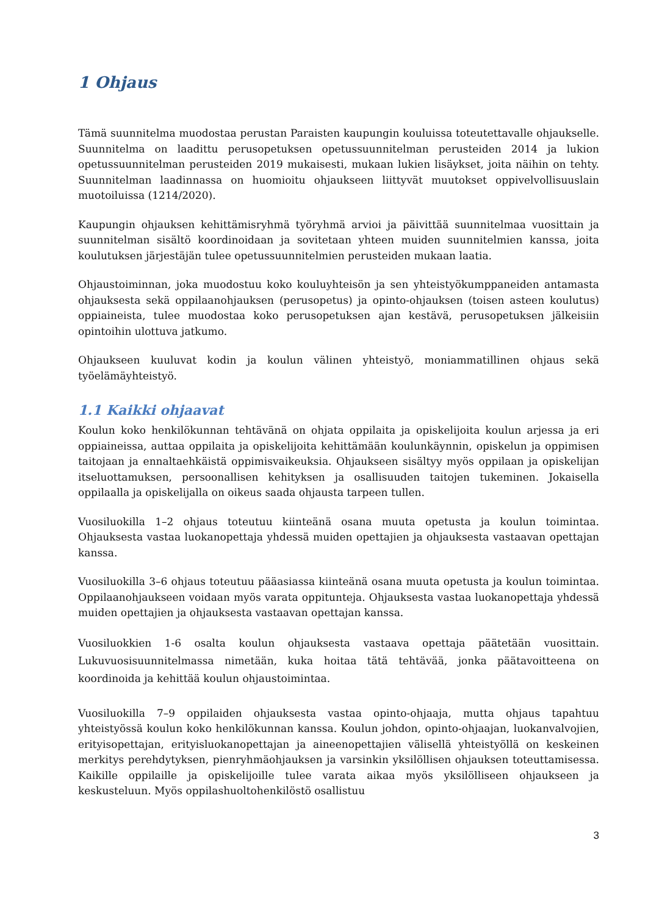1 Ohjaus
Tämä suunnitelma muodostaa perustan Paraisten kaupungin kouluissa toteutettavalle ohjaukselle. Suunnitelma on laadittu perusopetuksen opetussuunnitelman perusteiden 2014 ja lukion opetussuunnitelman perusteiden 2019 mukaisesti, mukaan lukien lisäykset, joita näihin on tehty. Suunnitelman laadinnassa on huomioitu ohjaukseen liittyvät muutokset oppivelvollisuuslain muotoiluissa (1214/2020).
Kaupungin ohjauksen kehittämisryhmä työryhmä arvioi ja päivittää suunnitelmaa vuosittain ja suunnitelman sisältö koordinoidaan ja sovitetaan yhteen muiden suunnitelmien kanssa, joita koulutuksen järjestäjän tulee opetussuunnitelmien perusteiden mukaan laatia.
Ohjaustoiminnan, joka muodostuu koko kouluyhteisön ja sen yhteistyökumppaneiden antamasta ohjauksesta sekä oppilaanohjauksen (perusopetus) ja opinto-ohjauksen (toisen asteen koulutus) oppiaineista, tulee muodostaa koko perusopetuksen ajan kestävä, perusopetuksen jälkeisiin opintoihin ulottuva jatkumo.
Ohjaukseen kuuluvat kodin ja koulun välinen yhteistyö, moniammatillinen ohjaus sekä työelämäyhteistyö.
1.1 Kaikki ohjaavat
Koulun koko henkilökunnan tehtävänä on ohjata oppilaita ja opiskelijoita koulun arjessa ja eri oppiaineissa, auttaa oppilaita ja opiskelijoita kehittämään koulunkäynnin, opiskelun ja oppimisen taitojaan ja ennaltaehkäistä oppimisvaikeuksia. Ohjaukseen sisältyy myös oppilaan ja opiskelijan itseluottamuksen, persoonallisen kehityksen ja osallisuuden taitojen tukeminen. Jokaisella oppilaalla ja opiskelijalla on oikeus saada ohjausta tarpeen tullen.
Vuosiluokilla 1–2 ohjaus toteutuu kiinteänä osana muuta opetusta ja koulun toimintaa. Ohjauksesta vastaa luokanopettaja yhdessä muiden opettajien ja ohjauksesta vastaavan opettajan kanssa.
Vuosiluokilla 3–6 ohjaus toteutuu pääasiassa kiinteänä osana muuta opetusta ja koulun toimintaa. Oppilaanohjaukseen voidaan myös varata oppitunteja. Ohjauksesta vastaa luokanopettaja yhdessä muiden opettajien ja ohjauksesta vastaavan opettajan kanssa.
Vuosiluokkien 1-6 osalta koulun ohjauksesta vastaava opettaja päätetään vuosittain. Lukuvuosisuunnitelmassa nimetään, kuka hoitaa tätä tehtävää, jonka päätavoitteena on koordinoida ja kehittää koulun ohjaustoimintaa.
Vuosiluokilla 7–9 oppilaiden ohjauksesta vastaa opinto-ohjaaja, mutta ohjaus tapahtuu yhteistyössä koulun koko henkilökunnan kanssa. Koulun johdon, opinto-ohjaajan, luokanvalvojien, erityisopettajan, erityisluokanopettajan ja aineenopettajien välisellä yhteistyöllä on keskeinen merkitys perehdytyksen, pienryhmäohjauksen ja varsinkin yksilöllisen ohjauksen toteuttamisessa. Kaikille oppilaille ja opiskelijoille tulee varata aikaa myös yksilölliseen ohjaukseen ja keskusteluun. Myös oppilashuoltohenkilöstö osallistuu
3